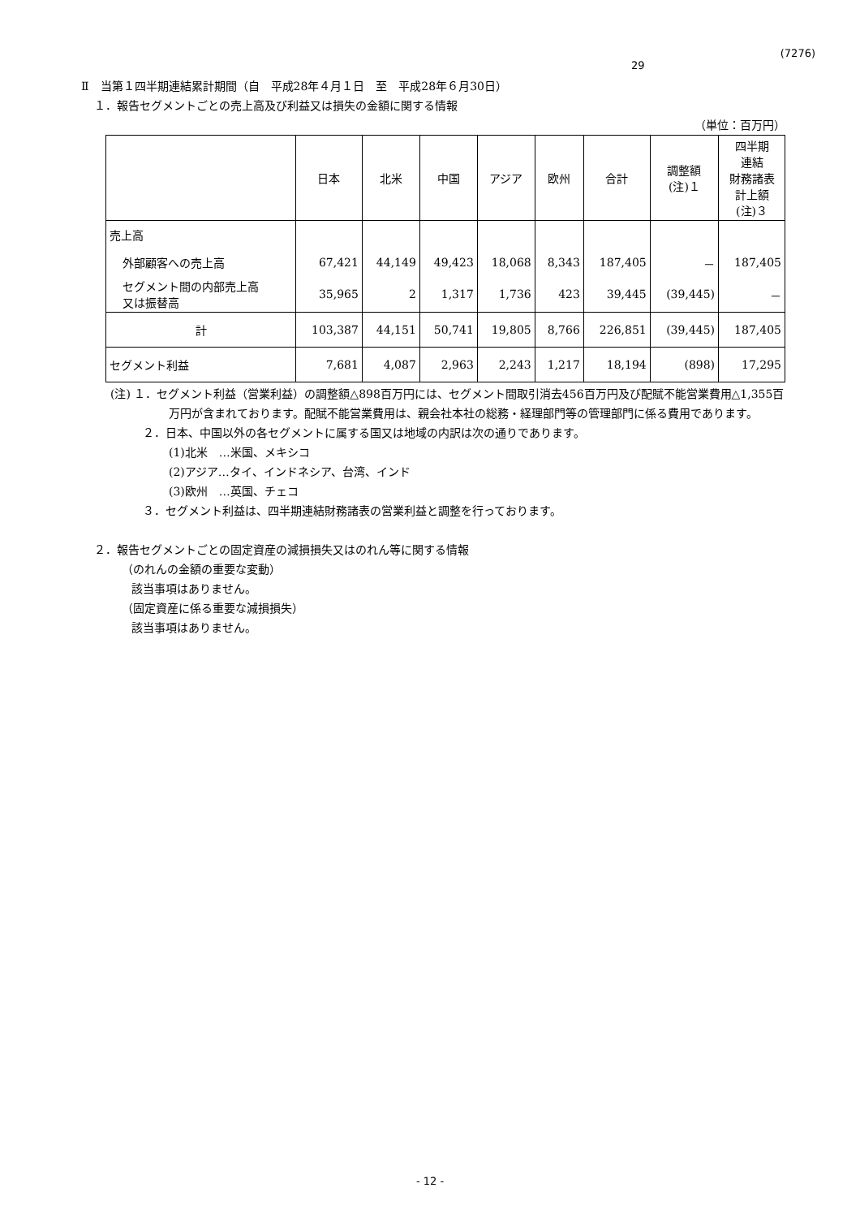(7276)
29
Ⅱ　当第１四半期連結累計期間（自　平成28年４月１日　至　平成28年６月30日）
１．報告セグメントごとの売上高及び利益又は損失の金額に関する情報
（単位：百万円）
| | 日本 | 北米 | 中国 | アジア | 欧州 | 合計 | 調整額 (注)１ | 四半期 連結 財務諸表 計上額 (注)３ |
| --- | --- | --- | --- | --- | --- | --- | --- | --- |
| 売上高 | | | | | | | | |
| 外部顧客への売上高 | 67,421 | 44,149 | 49,423 | 18,068 | 8,343 | 187,405 | － | 187,405 |
| セグメント間の内部売上高 又は振替高 | 35,965 | 2 | 1,317 | 1,736 | 423 | 39,445 | (39,445) | － |
| 計 | 103,387 | 44,151 | 50,741 | 19,805 | 8,766 | 226,851 | (39,445) | 187,405 |
| セグメント利益 | 7,681 | 4,087 | 2,963 | 2,243 | 1,217 | 18,194 | (898) | 17,295 |
(注) １．セグメント利益（営業利益）の調整額△898百万円には、セグメント間取引消去456百万円及び配賦不能営業費用△1,355百万円が含まれております。配賦不能営業費用は、親会社本社の総務・経理部門等の管理部門に係る費用であります。
２．日本、中国以外の各セグメントに属する国又は地域の内訳は次の通りであります。
(1)北米　…米国、メキシコ
(2)アジア…タイ、インドネシア、台湾、インド
(3)欧州　…英国、チェコ
３．セグメント利益は、四半期連結財務諸表の営業利益と調整を行っております。
２．報告セグメントごとの固定資産の減損損失又はのれん等に関する情報
（のれんの金額の重要な変動）
該当事項はありません。
（固定資産に係る重要な減損損失）
該当事項はありません。
- 12 -